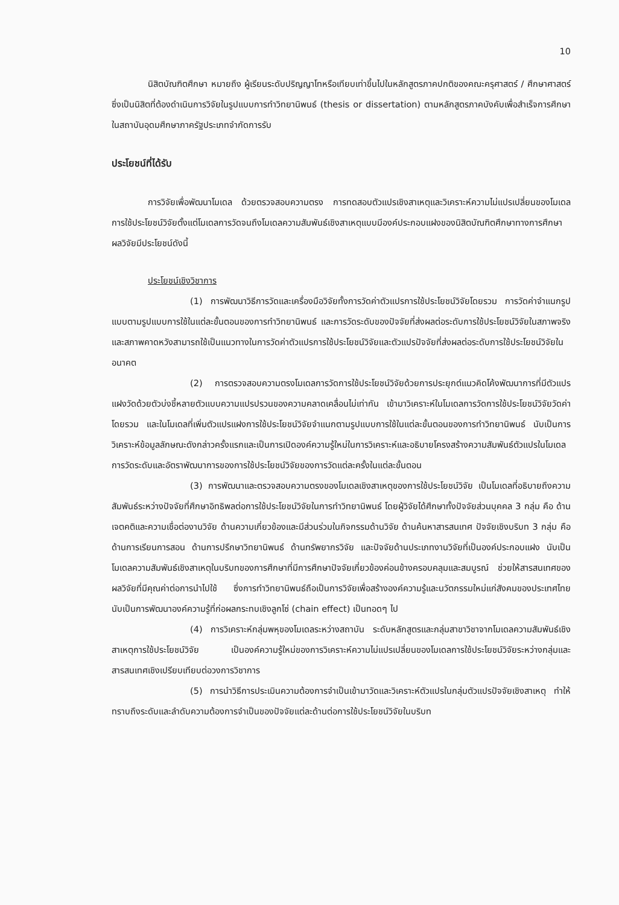10
นิสิตบัณฑิตศึกษา หมายถึง ผู้เรียนระดับปริญญาโทหรือเทียบเท่าขึ้นไปในหลักสูตรภาคปกติของคณะครุศาสตร์ / ศึกษาศาสตร์ ซึ่งเป็นนิสิตที่ต้องดำเนินการวิจัยในรูปแบบการทำวิทยานิพนธ์ (thesis or dissertation) ตามหลักสูตรภาคบังคับเพื่อสำเร็จการศึกษาในสถาบันอุดมศึกษาภาครัฐประเภทจำกัดการรับ
ประโยชน์ที่ได้รับ
การวิจัยเพื่อพัฒนาโมเดล ด้วยตรวจสอบความตรง การทดสอบตัวแปรเชิงสาเหตุและวิเคราะห์ความไม่แปรเปลี่ยนของโมเดลการใช้ประโยชน์วิจัยตั้งแต่โมเดลการวัดจนถึงโมเดลความสัมพันธ์เชิงสาเหตุแบบมีองค์ประกอบแฝงของนิสิตบัณฑิตศึกษาทางการศึกษา ผลวิจัยมีประโยชน์ดังนี้
ประโยชน์เชิงวิชาการ
(1) การพัฒนาวิธีการวัดและเครื่องมือวิจัยทั้งการวัดค่าตัวแปรการใช้ประโยชน์วิจัยโดยรวม การวัดค่าจำแนกรูปแบบตามรูปแบบการใช้ในแต่ละขั้นตอนของการทำวิทยานิพนธ์ และการวัดระดับของปัจจัยที่ส่งผลต่อระดับการใช้ประโยชน์วิจัยในสภาพจริงและสภาพคาดหวังสามารถใช้เป็นแนวทางในการวัดค่าตัวแปรการใช้ประโยชน์วิจัยและตัวแปรปัจจัยที่ส่งผลต่อระดับการใช้ประโยชน์วิจัยในอนาคต
(2) การตรวจสอบความตรงโมเดลการวัดการใช้ประโยชน์วิจัยด้วยการประยุกต์แนวคิดโค้งพัฒนาการที่มีตัวแปรแฝงวัดด้วยตัวบ่งชี้หลายตัวแบบความแปรปรวนของความคลาดเคลื่อนไม่เท่ากัน เข้ามาวิเคราะห์ในโมเดลการวัดการใช้ประโยชน์วิจัยวัดค่าโดยรวม และในโมเดลที่เพิ่มตัวแปรแฝงการใช้ประโยชน์วิจัยจำแนกตามรูปแบบการใช้ในแต่ละขั้นตอนของการทำวิทยานิพนธ์ นับเป็นการวิเคราะห์ข้อมูลลักษณะดังกล่าวครั้งแรกและเป็นการเปิดองค์ความรู้ใหม่ในการวิเคราะห์และอธิบายโครงสร้างความสัมพันธ์ตัวแปรในโมเดลการวัดระดับและอัตราพัฒนาการของการใช้ประโยชน์วิจัยของการวัดแต่ละครั้งในแต่ละขั้นตอน
(3) การพัฒนาและตรวจสอบความตรงของโมเดลเชิงสาเหตุของการใช้ประโยชน์วิจัย เป็นโมเดลที่อธิบายถึงความสัมพันธ์ระหว่างปัจจัยที่ศึกษาอิทธิพลต่อการใช้ประโยชน์วิจัยในการทำวิทยานิพนธ์ โดยผู้วิจัยได้ศึกษาทั้งปัจจัยส่วนบุคคล 3 กลุ่ม คือ ด้านเจตคติและความเชื่อต่องานวิจัย ด้านความเกี่ยวข้องและมีส่วนร่วมในกิจกรรมด้านวิจัย ด้านค้นหาสารสนเทศ ปัจจัยเชิงบริบท 3 กลุ่ม คือ ด้านการเรียนการสอน ด้านการปรึกษาวิทยานิพนธ์ ด้านทรัพยากรวิจัย และปัจจัยด้านประเภทงานวิจัยที่เป็นองค์ประกอบแฝง นับเป็นโมเดลความสัมพันธ์เชิงสาเหตุในบริบทของการศึกษาที่มีการศึกษาปัจจัยเกี่ยวข้องค่อนข้างครอบคลุมและสมบูรณ์ ช่วยให้สารสนเทศของผลวิจัยที่มีคุณค่าต่อการนำไปใช้ ซึ่งการทำวิทยานิพนธ์ถือเป็นการวิจัยเพื่อสร้างองค์ความรู้และนวัตกรรมใหม่แก่สังคมของประเทศไทย นับเป็นการพัฒนาองค์ความรู้ที่ก่อผลกระทบเชิงลูกโซ่ (chain effect) เป็นทอดๆ ไป
(4) การวิเคราะห์กลุ่มพหุของโมเดลระหว่างสถาบัน ระดับหลักสูตรและกลุ่มสาขาวิชาจากโมเดลความสัมพันธ์เชิงสาเหตุการใช้ประโยชน์วิจัย เป็นองค์ความรู้ใหม่ของการวิเคราะห์ความไม่แปรเปลี่ยนของโมเดลการใช้ประโยชน์วิจัยระหว่างกลุ่มและสารสนเทศเชิงเปรียบเทียบต่อวงการวิชาการ
(5) การนำวิธีการประเมินความต้องการจำเป็นเข้ามาวัดและวิเคราะห์ตัวแปรในกลุ่มตัวแปรปัจจัยเชิงสาเหตุ ทำให้ทราบถึงระดับและลำดับความต้องการจำเป็นของปัจจัยแต่ละด้านต่อการใช้ประโยชน์วิจัยในบริบท